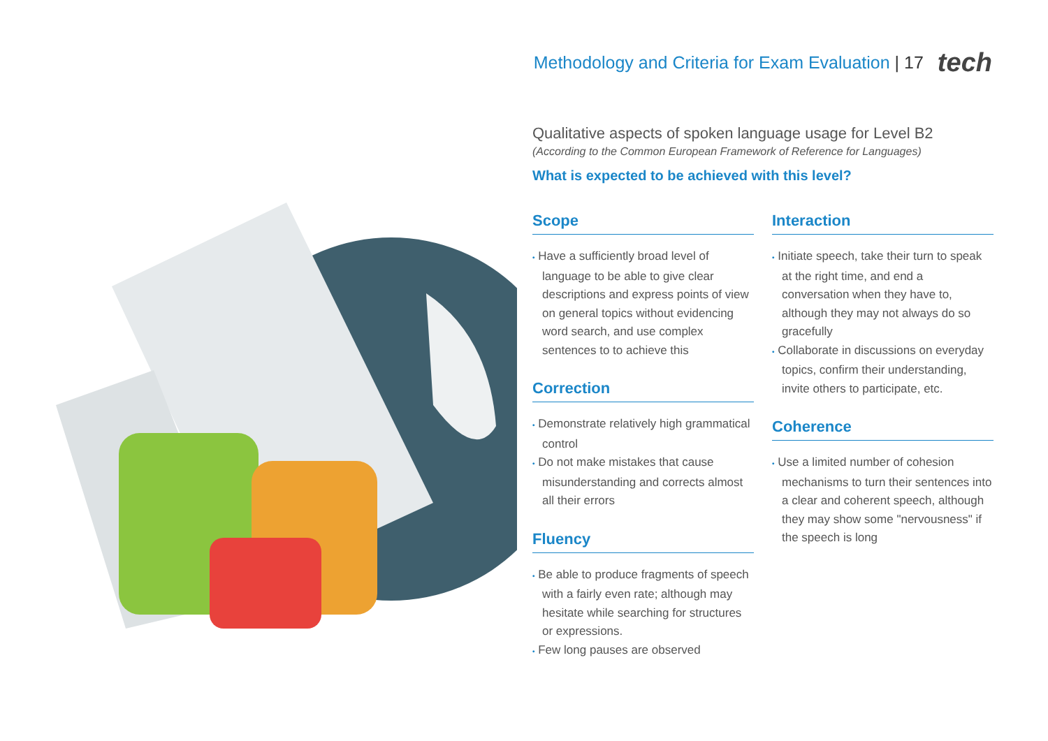Methodology and Criteria for Exam Evaluation | 17 tech
Qualitative aspects of spoken language usage for Level B2
(According to the Common European Framework of Reference for Languages)
What is expected to be achieved with this level?
Scope
• Have a sufficiently broad level of language to be able to give clear descriptions and express points of view on general topics without evidencing word search, and use complex sentences to to achieve this
Correction
• Demonstrate relatively high grammatical control
• Do not make mistakes that cause misunderstanding and corrects almost all their errors
Fluency
• Be able to produce fragments of speech with a fairly even rate; although may hesitate while searching for structures or expressions.
• Few long pauses are observed
Interaction
• Initiate speech, take their turn to speak at the right time, and end a conversation when they have to, although they may not always do so gracefully
• Collaborate in discussions on everyday topics, confirm their understanding, invite others to participate, etc.
Coherence
• Use a limited number of cohesion mechanisms to turn their sentences into a clear and coherent speech, although they may show some "nervousness" if the speech is long